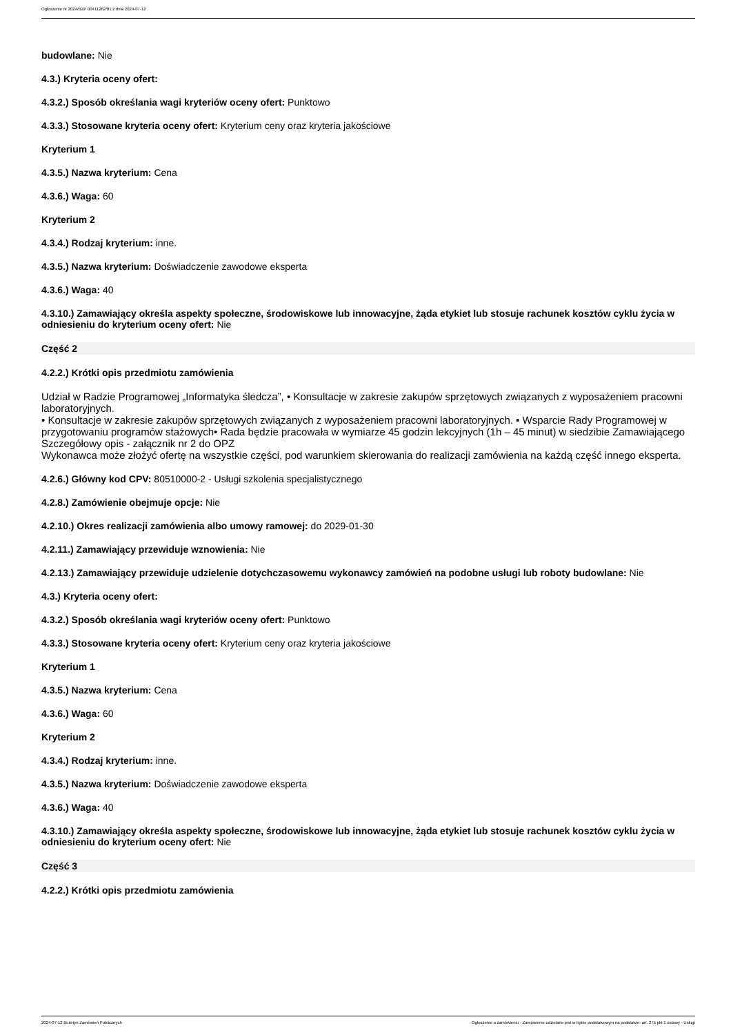Ogłoszenie nr 2024/BZP 00411262/01 z dnia 2024-07-12
budowlane: Nie
4.3.) Kryteria oceny ofert:
4.3.2.) Sposób określania wagi kryteriów oceny ofert: Punktowo
4.3.3.) Stosowane kryteria oceny ofert: Kryterium ceny oraz kryteria jakościowe
Kryterium 1
4.3.5.) Nazwa kryterium: Cena
4.3.6.) Waga: 60
Kryterium 2
4.3.4.) Rodzaj kryterium: inne.
4.3.5.) Nazwa kryterium: Doświadczenie zawodowe eksperta
4.3.6.) Waga: 40
4.3.10.) Zamawiający określa aspekty społeczne, środowiskowe lub innowacyjne, żąda etykiet lub stosuje rachunek kosztów cyklu życia w odniesieniu do kryterium oceny ofert: Nie
Część 2
4.2.2.) Krótki opis przedmiotu zamówienia
Udział w Radzie Programowej „Informatyka śledcza”, • Konsultacje w zakresie zakupów sprzętowych związanych z wyposażeniem pracowni laboratoryjnych.
• Konsultacje w zakresie zakupów sprzętowych związanych z wyposażeniem pracowni laboratoryjnych. • Wsparcie Rady Programowej w przygotowaniu programów stażowych• Rada będzie pracowała w wymiarze 45 godzin lekcyjnych (1h – 45 minut) w siedzibie Zamawiającego
Szczegółowy opis - załącznik nr 2 do OPZ
Wykonawca może złożyć ofertę na wszystkie części, pod warunkiem skierowania do realizacji zamówienia na każdą część innego eksperta.
4.2.6.) Główny kod CPV: 80510000-2 - Usługi szkolenia specjalistycznego
4.2.8.) Zamówienie obejmuje opcje: Nie
4.2.10.) Okres realizacji zamówienia albo umowy ramowej: do 2029-01-30
4.2.11.) Zamawiający przewiduje wznowienia: Nie
4.2.13.) Zamawiający przewiduje udzielenie dotychczasowemu wykonawcy zamówień na podobne usługi lub roboty budowlane: Nie
4.3.) Kryteria oceny ofert:
4.3.2.) Sposób określania wagi kryteriów oceny ofert: Punktowo
4.3.3.) Stosowane kryteria oceny ofert: Kryterium ceny oraz kryteria jakościowe
Kryterium 1
4.3.5.) Nazwa kryterium: Cena
4.3.6.) Waga: 60
Kryterium 2
4.3.4.) Rodzaj kryterium: inne.
4.3.5.) Nazwa kryterium: Doświadczenie zawodowe eksperta
4.3.6.) Waga: 40
4.3.10.) Zamawiający określa aspekty społeczne, środowiskowe lub innowacyjne, żąda etykiet lub stosuje rachunek kosztów cyklu życia w odniesieniu do kryterium oceny ofert: Nie
Część 3
4.2.2.) Krótki opis przedmiotu zamówienia
2024-07-12 Biuletyn Zamówień Publicznych Ogłoszenie o zamówieniu - Zamówienie udzielane jest w trybie podstawowym na podstawie: art. 275 pkt 1 ustawy - Usługi